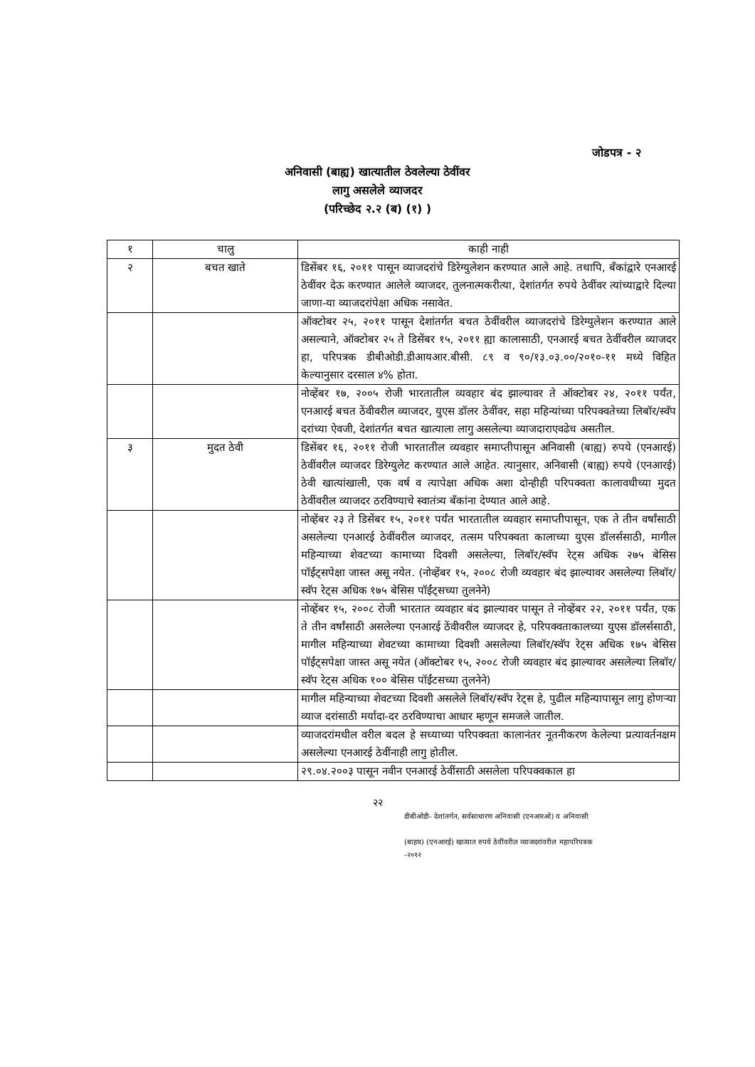जोडपत्र - २
अनिवासी (बाह्य) खात्यातील ठेवलेल्या ठेवींवर
लागु असलेले व्याजदर
(परिच्छेद २.२ (ब) (१) )
| १ | चालु | काही नाही |
| २ | बचत खाते | डिसेंबर १६, २०११ पासून व्याजदरांचे डिरेग्युलेशन करण्यात आले आहे. तथापि, बँकांद्वारे एनआरई ठेवींवर देऊ करण्यात आलेले व्याजदर, तुलनात्मकरीत्या, देशांतर्गत रुपये ठेवींवर त्यांच्याद्वारे दिल्या जाणा-या व्याजदरांपेक्षा अधिक नसावेत. |
| | | ऑक्टोबर २५, २०११ पासून देशांतर्गत बचत ठेवींवरील व्याजदरांचे डिरेग्युलेशन करण्यात आले असल्याने, ऑक्टोबर २५ ते डिसेंबर १५, २०११ ह्या कालासाठी, एनआरई बचत ठेवींवरील व्याजदर हा, परिपत्रक डीबीओडी.डीआयआर.बीसी. ८९ व ९०/१३.०३.००/२०१०-११ मध्ये विहित केल्यानुसार दरसाल ४% होता. |
| | | नोव्हेंबर १७, २००५ रोजी भारतातील व्यवहार बंद झाल्यावर ते ऑक्टोबर २४, २०११ पर्यंत, एनआरई बचत ठेंवीवरील व्याजदर, युएस डॉलर ठेवींवर, सहा महिन्यांच्या परिपक्वतेच्या लिबॉर/स्वॅप दरांच्या ऐवजी, देशांतर्गत बचत खात्याला लागु असलेल्या व्याजदाराएवढेच असतील. |
| ३ | मुदत ठेवी | डिसेंबर १६, २०११ रोजी भारतातील व्यवहार समाप्तीपासून अनिवासी (बाह्य) रुपये (एनआरई) ठेवींवरील व्याजदर डिरेग्युलेट करण्यात आले आहेत. त्यानुसार, अनिवासी (बाह्य) रुपये (एनआरई) ठेवी खात्यांखाली, एक वर्ष व त्यापेक्षा अधिक अशा दोन्हीही परिपक्वता कालावधीच्या मुदत ठेवींवरील व्याजदर ठरविण्याचे स्वातंत्र्य बँकांना देण्यात आले आहे. |
| | | नोव्हेंबर २३ ते डिसेंबर १५, २०११ पर्यंत भारतातील व्यवहार समाप्तीपासून, एक ते तीन वर्षांसाठी असलेल्या एनआरई ठेवींवरील व्याजदर, तत्सम परिपक्वता कालाच्या युएस डॉलर्ससाठी, मागील महिन्याच्या शेवटच्या कामाच्या दिवशी असलेल्या, लिबॉर/स्वॅप रेट्स अधिक २७५ बेसिस पॉईंट्सपेक्षा जास्त असू नयेत. (नोव्हेंबर १५, २००८ रोजी व्यवहार बंद झाल्यावर असलेल्या लिबॉर/स्वॅप रेट्स अधिक १७५ बेसिस पॉईंट्सच्या तुलनेने) |
| | | नोव्हेंबर १५, २००८ रोजी भारतात व्यवहार बंद झाल्यावर पासून ते नोव्हेंबर २२, २०११ पर्यंत, एक ते तीन वर्षांसाठी असलेल्या एनआरई ठेंवीवरील व्याजदर हे, परिपक्वताकालच्या युएस डॉलर्ससाठी, मागील महिन्याच्या शेवटच्या कामाच्या दिवशी असलेल्या लिबॉर/स्वॅप रेट्स अधिक १७५ बेसिस पॉईंट्सपेक्षा जास्त असू नयेत (ऑक्टोबर १५, २००८ रोजी व्यवहार बंद झाल्यावर असलेल्या लिबॉर/स्वॅप रेट्स अधिक १०० बेसिस पॉईंटसच्या तुलनेने) |
| | | मागील महिन्याच्या शेवटच्या दिवशी असलेले लिबॉर/स्वॅप रेट्स हे, पुढील महिन्यापासून लागु होणऱ्या व्याज दरांसाठी मर्यादा-दर ठरविण्याचा आधार म्हणून समजले जातील. |
| | | व्याजदरांमधील वरील बदल हे सध्याच्या परिपक्वता कालानंतर नूतनीकरण केलेल्या प्रत्यावर्तनक्षम असलेल्या एनआरई ठेवींनाही लागु होतील. |
| | | २९.०४.२००३ पासून नवीन एनआरई ठेवींसाठी असलेला परिपक्वकाल हा |
२२
डीबीओडी- देशांतर्गत, सर्वसाधारण अनिवासी (एनआरओ) व अनिवासी
(बाहय) (एनआरई) खात्यात रुपये ठेवींवरील व्याजदरांवरील महापरिपत्रक
-२०१२